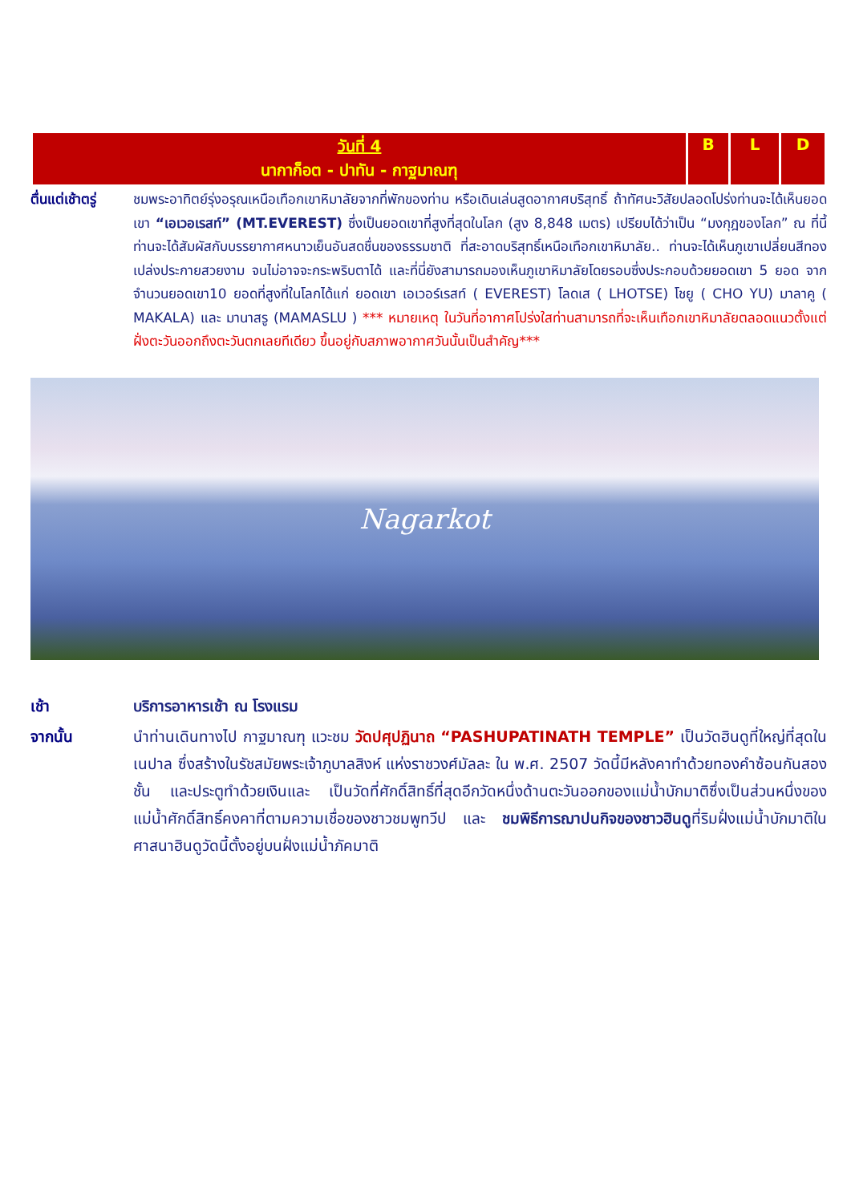| วันที่ 4 นากาก็อต - ปาทัน - กาฐมาณฑุ | B | L | D |
ตื่นแต่เช้าตรู่
ชมพระอาทิตย์รุ่งอรุณเหนือเทือกเขาหิมาลัยจากที่พักของท่าน หรือเดินเล่นสูดอากาศบริสุทธิ์ ถ้าทัศนะวิสัยปลอดโปร่งท่านจะได้เห็นยอดเขา “เอเวอเรสท์” (MT.EVEREST) ซึ่งเป็นยอดเขาที่สูงที่สุดในโลก (สูง 8,848 เมตร) เปรียบได้ว่าเป็น “มงกุฎของโลก” ณ ที่นี้ท่านจะได้สัมผัสกับบรรยากาศหนาวเย็นอันสดชื่นของธรรมชาติ ที่สะอาดบริสุทธิ์เหนือเทือกเขาหิมาลัย.. ท่านจะได้เห็นภูเขาเปลี่ยนสีทองเปล่งประกายสวยงาม จนไม่อาจจะกระพริบตาได้ และที่นี่ยังสามารถมองเห็นภูเขาหิมาลัยโดยรอบซึ่งประกอบด้วยยอดเขา 5 ยอด จากจำนวนยอดเขา10 ยอดที่สูงที่ในโลกได้แก่ ยอดเขา เอเวอร์เรสท์ ( EVEREST) โลดเส ( LHOTSE) โชยู ( CHO YU) มาลาคู ( MAKALA) และ มานาสรู (MAMASLU ) *** หมายเหตุ ในวันที่อากาศโปร่งใสท่านสามารถที่จะเห็นเทือกเขาหิมาลัยตลอดแนวตั้งแต่ฝั่งตะวันออกถึงตะวันตกเลยทีเดียว ขึ้นอยู่กับสภาพอากาศวันนั้นเป็นสำคัญ***
Nagarkot
เช้า บริการอาหารเช้า ณ โรงแรม
จากนั้น นำท่านเดินทางไป กาฐมาณฑุ แวะชม วัดปศุปฏินาถ “PASHUPATINATH TEMPLE” เป็นวัดฮินดูที่ใหญ่ที่สุดในเนปาล ซึ่งสร้างในรัชสมัยพระเจ้าภูบาลสิงห์ แห่งราชวงศ์มัลละ ใน พ.ศ. 2507 วัดนี้มีหลังคาทำด้วยทองคำซ้อนกันสองชั้น และประตูทำด้วยเงินและ เป็นวัดที่ศักดิ์สิทธิ์ที่สุดอีกวัดหนึ่งด้านตะวันออกของแม่น้ำบักมาติซึ่งเป็นส่วนหนึ่งของแม่น้ำศักดิ์สิทธิ์คงคาที่ตามความเชื่อของชาวชมพูทวีป และ ชมพิธีการฌาปนกิจของชาวฮินดูที่ริมฝั่งแม่น้ำบักมาติในศาสนาฮินดูวัดนี้ตั้งอยู่บนฝั่งแม่น้ำภัคมาติ